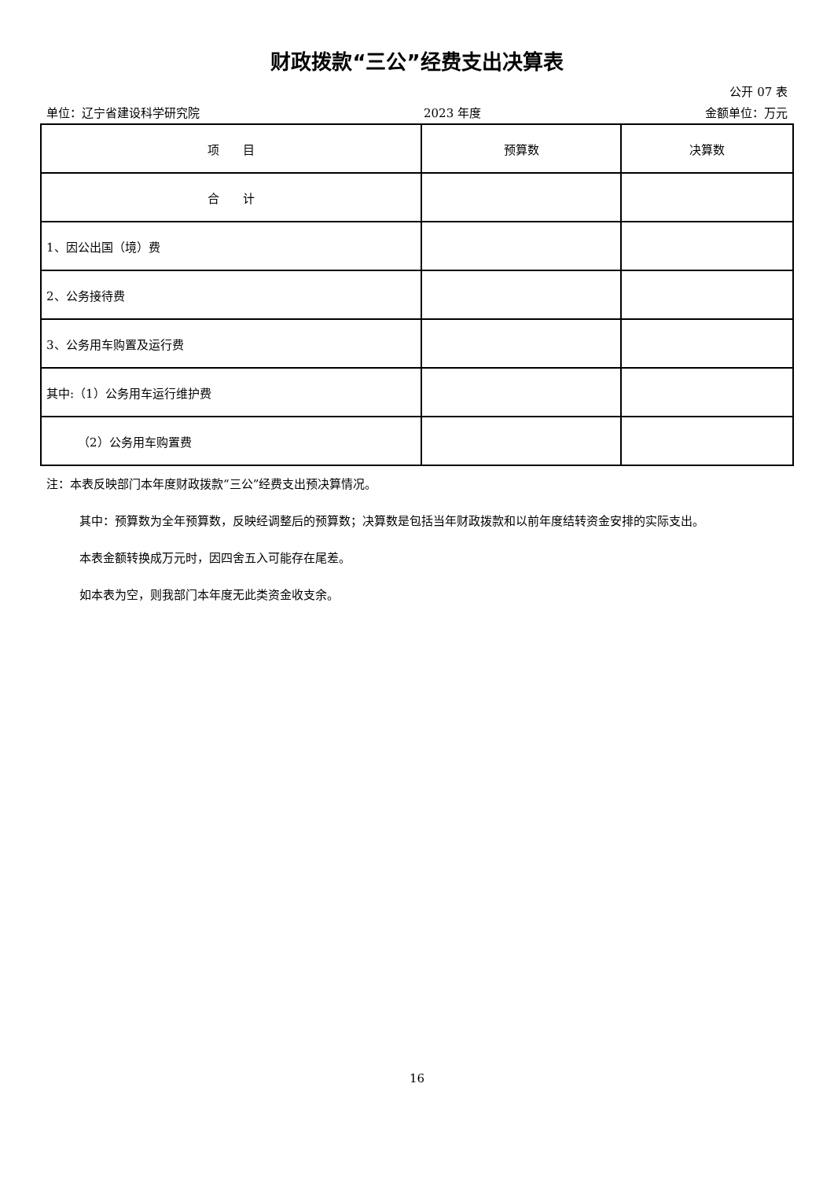财政拨款“三公”经费支出决算表
公开 07 表
单位：辽宁省建设科学研究院 2023 年度 金额单位：万元
| 项 目 | 预算数 | 决算数 |
| --- | --- | --- |
| 合 计 | | |
| 1、因公出国（境）费 | | |
| 2、公务接待费 | | |
| 3、公务用车购置及运行费 | | |
| 其中:（1）公务用车运行维护费 | | |
| （2）公务用车购置费 | | |
注：本表反映部门本年度财政拨款“三公”经费支出预决算情况。
其中：预算数为全年预算数，反映经调整后的预算数；决算数是包括当年财政拨款和以前年度结转资金安排的实际支出。
本表金额转换成万元时，因四舍五入可能存在尾差。
如本表为空，则我部门本年度无此类资金收支余。
16